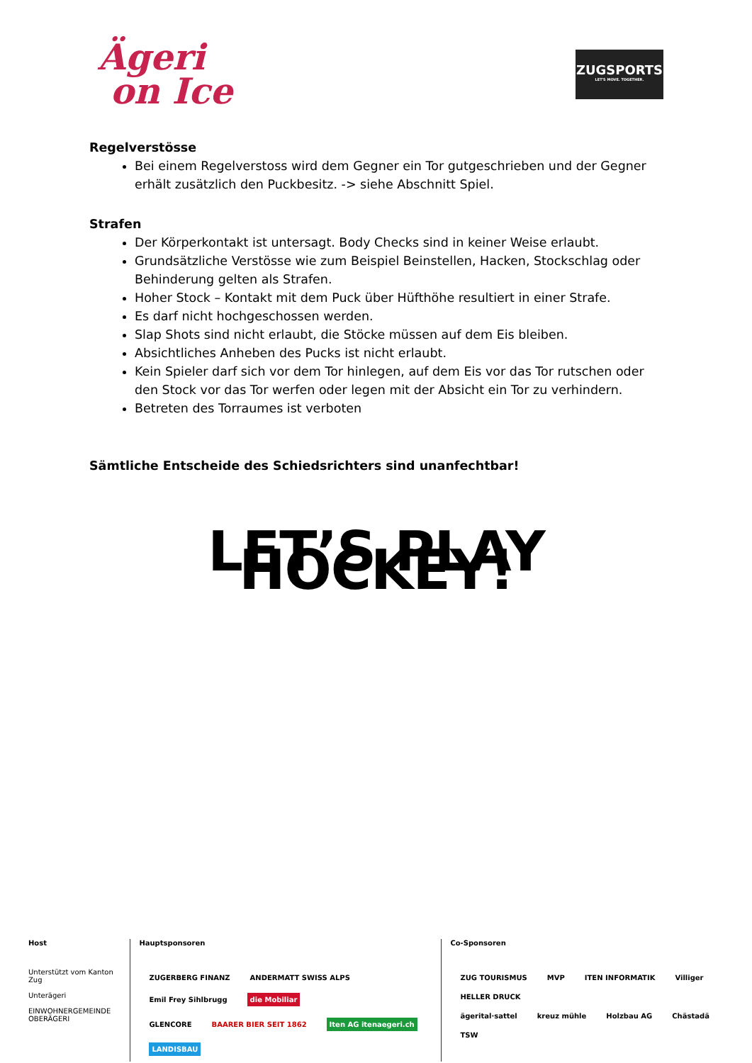Ägeri
on Ice
ZUGSPORTS
LET'S MOVE. TOGETHER.
Regelverstösse
Bei einem Regelverstoss wird dem Gegner ein Tor gutgeschrieben und der Gegner erhält zusätzlich den Puckbesitz. -> siehe Abschnitt Spiel.
Strafen
Der Körperkontakt ist untersagt. Body Checks sind in keiner Weise erlaubt.
Grundsätzliche Verstösse wie zum Beispiel Beinstellen, Hacken, Stockschlag oder Behinderung gelten als Strafen.
Hoher Stock – Kontakt mit dem Puck über Hüfthöhe resultiert in einer Strafe.
Es darf nicht hochgeschossen werden.
Slap Shots sind nicht erlaubt, die Stöcke müssen auf dem Eis bleiben.
Absichtliches Anheben des Pucks ist nicht erlaubt.
Kein Spieler darf sich vor dem Tor hinlegen, auf dem Eis vor das Tor rutschen oder den Stock vor das Tor werfen oder legen mit der Absicht ein Tor zu verhindern.
Betreten des Torraumes ist verboten
Sämtliche Entscheide des Schiedsrichters sind unanfechtbar!
LET’S PLAY HOCKEY!
Host
Unterstützt vom Kanton Zug
Unterägeri
EINWOHNERGEMEINDE OBERÄGERI
Hauptsponsoren
ZUGERBERG FINANZ ANDERMATT SWISS ALPS Emil Frey Sihlbrugg die Mobiliar
GLENCORE BAARER BIER SEIT 1862 Iten AG itenaegeri.ch LANDISBAU
Co-Sponsoren
ZUG TOURISMUS MVP ITEN INFORMATIK Villiger HELLER DRUCK
ägerital·sattel kreuz mühle Holzbau AG Chästadä TSW